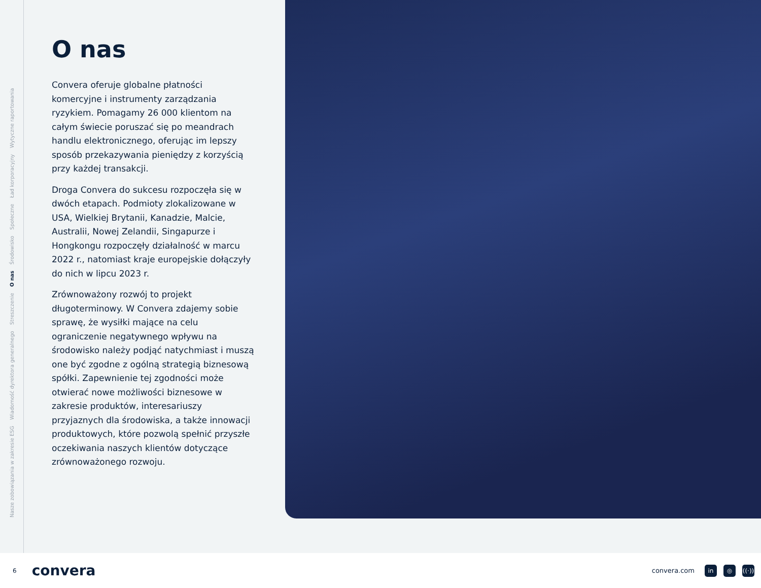Nasze zobowiązania w zakresie ESG Wiadomość dyrektora generalnego Streszczenie O nas Środowisko Społeczne Ład korporacyjny Wytyczne raportowania
O nas
Convera oferuje globalne płatności komercyjne i instrumenty zarządzania ryzykiem. Pomagamy 26 000 klientom na całym świecie poruszać się po meandrach handlu elektronicznego, oferując im lepszy sposób przekazywania pieniędzy z korzyścią przy każdej transakcji.
Droga Convera do sukcesu rozpoczęła się w dwóch etapach. Podmioty zlokalizowane w USA, Wielkiej Brytanii, Kanadzie, Malcie, Australii, Nowej Zelandii, Singapurze i Hongkongu rozpoczęły działalność w marcu 2022 r., natomiast kraje europejskie dołączyły do nich w lipcu 2023 r.
Zrównoważony rozwój to projekt długoterminowy. W Convera zdajemy sobie sprawę, że wysiłki mające na celu ograniczenie negatywnego wpływu na środowisko należy podjąć natychmiast i muszą one być zgodne z ogólną strategią biznesową spółki. Zapewnienie tej zgodności może otwierać nowe możliwości biznesowe w zakresie produktów, interesariuszy przyjaznych dla środowiska, a także innowacji produktowych, które pozwolą spełnić przyszłe oczekiwania naszych klientów dotyczące zrównoważonego rozwoju.
6 convera convera.com in ◎ ((·))